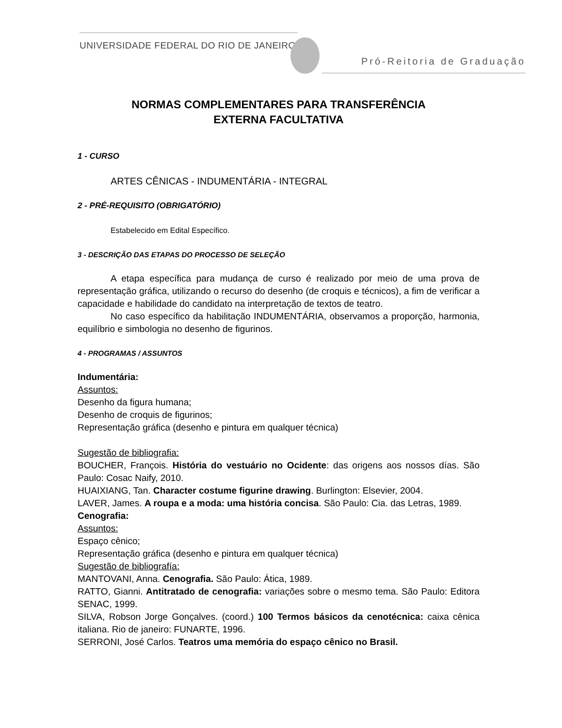UNIVERSIDADE FEDERAL DO RIO DE JANEIRO
Pró-Reitoria de Graduação
NORMAS COMPLEMENTARES PARA TRANSFERÊNCIA
EXTERNA FACULTATIVA
1 - CURSO
ARTES CÊNICAS - INDUMENTÁRIA - INTEGRAL
2 - PRÉ-REQUISITO (OBRIGATÓRIO)
Estabelecido em Edital Específico.
3 - DESCRIÇÃO DAS ETAPAS DO PROCESSO DE SELEÇÃO
A etapa específica para mudança de curso é realizado por meio de uma prova de representação gráfica, utilizando o recurso do desenho (de croquis e técnicos), a fim de verificar a capacidade e habilidade do candidato na interpretação de textos de teatro.
No caso específico da habilitação INDUMENTÁRIA, observamos a proporção, harmonia, equilíbrio e simbologia no desenho de figurinos.
4 - PROGRAMAS / ASSUNTOS
Indumentária:
Assuntos:
Desenho da figura humana;
Desenho de croquis de figurinos;
Representação gráfica (desenho e pintura em qualquer técnica)
Sugestão de bibliografia:
BOUCHER, François. História do vestuário no Ocidente: das origens aos nossos días. São Paulo: Cosac Naify, 2010.
HUAIXIANG, Tan. Character costume figurine drawing. Burlington: Elsevier, 2004.
LAVER, James. A roupa e a moda: uma história concisa. São Paulo: Cia. das Letras, 1989.
Cenografia:
Assuntos:
Espaço cênico;
Representação gráfica (desenho e pintura em qualquer técnica)
Sugestão de bibliografía:
MANTOVANI, Anna. Cenografia. São Paulo: Ática, 1989.
RATTO, Gianni. Antitratado de cenografia: variações sobre o mesmo tema. São Paulo: Editora SENAC, 1999.
SILVA, Robson Jorge Gonçalves. (coord.) 100 Termos básicos da cenotécnica: caixa cênica italiana. Rio de janeiro: FUNARTE, 1996.
SERRONI, José Carlos. Teatros uma memória do espaço cênico no Brasil.